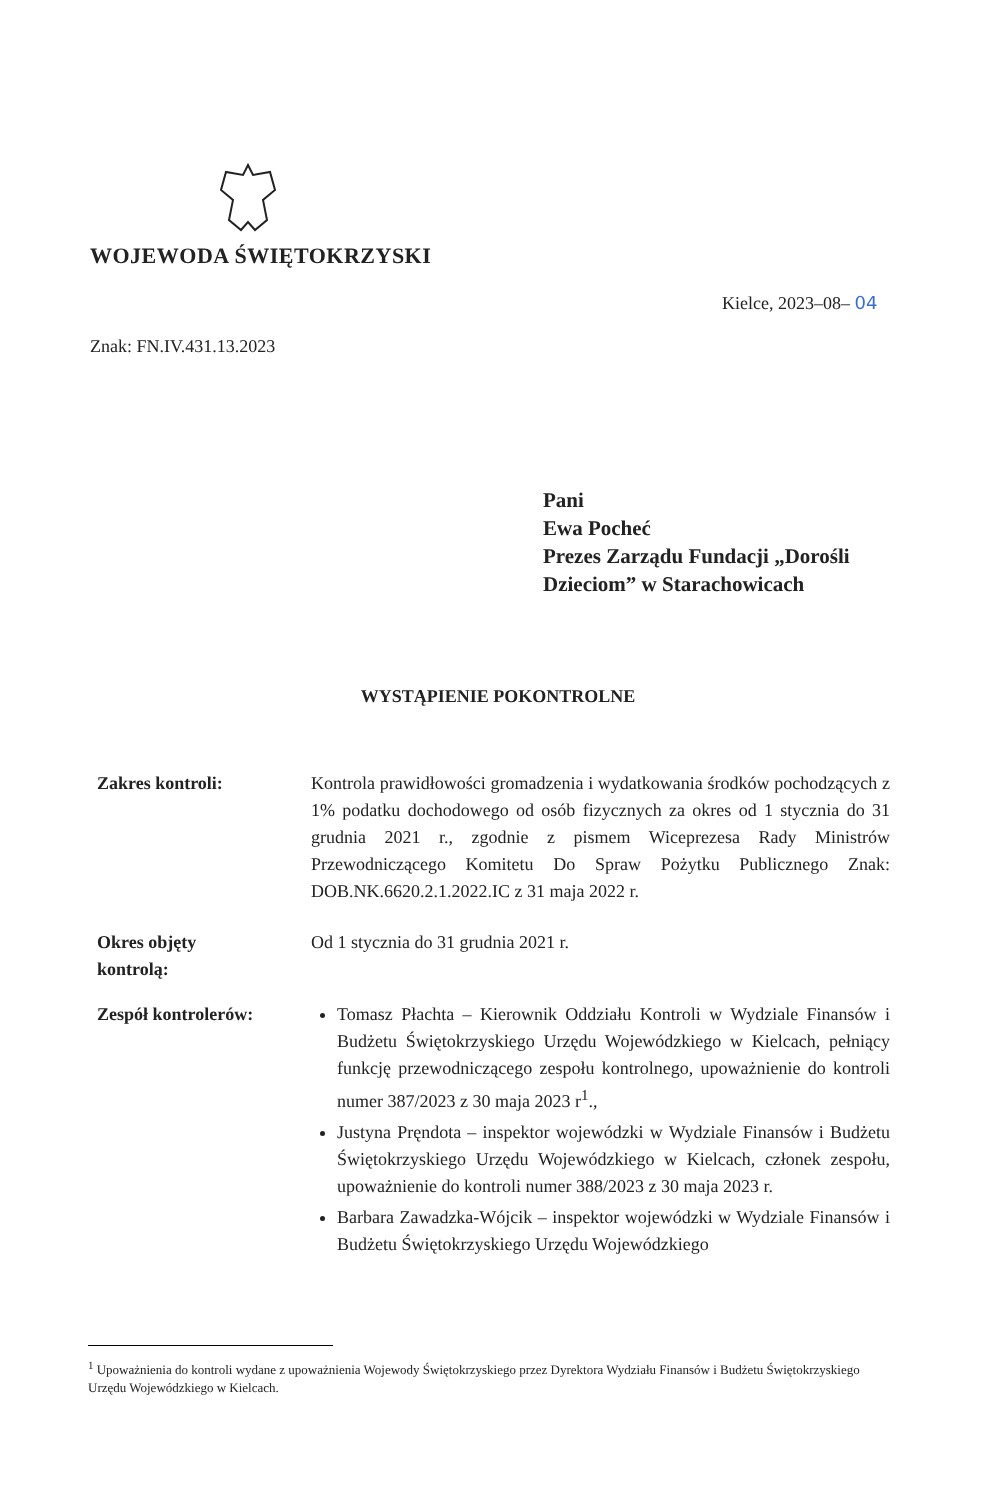WOJEWODA ŚWIĘTOKRZYSKI
Kielce, 2023–08– 04
Znak: FN.IV.431.13.2023
Pani
Ewa Pocheć
Prezes Zarządu Fundacji „Dorośli
Dzieciom” w Starachowicach
WYSTĄPIENIE POKONTROLNE
Zakres kontroli: Kontrola prawidłowości gromadzenia i wydatkowania środków pochodzących z 1% podatku dochodowego od osób fizycznych za okres od 1 stycznia do 31 grudnia 2021 r., zgodnie z pismem Wiceprezesa Rady Ministrów Przewodniczącego Komitetu Do Spraw Pożytku Publicznego Znak: DOB.NK.6620.2.1.2022.IC z 31 maja 2022 r.
Okres objęty
kontrolą:
Od 1 stycznia do 31 grudnia 2021 r.
Zespół kontrolerów: Tomasz Płachta – Kierownik Oddziału Kontroli w Wydziale Finansów i Budżetu Świętokrzyskiego Urzędu Wojewódzkiego w Kielcach, pełniący funkcję przewodniczącego zespołu kontrolnego, upoważnienie do kontroli numer 387/2023 z 30 maja 2023 r<sup>1</sup>.,
Justyna Pręndota – inspektor wojewódzki w Wydziale Finansów i Budżetu Świętokrzyskiego Urzędu Wojewódzkiego w Kielcach, członek zespołu, upoważnienie do kontroli numer 388/2023 z 30 maja 2023 r.
Barbara Zawadzka-Wójcik – inspektor wojewódzki w Wydziale Finansów i Budżetu Świętokrzyskiego Urzędu Wojewódzkiego
<sup>1</sup> Upoważnienia do kontroli wydane z upoważnienia Wojewody Świętokrzyskiego przez Dyrektora Wydziału Finansów i Budżetu Świętokrzyskiego Urzędu Wojewódzkiego w Kielcach.